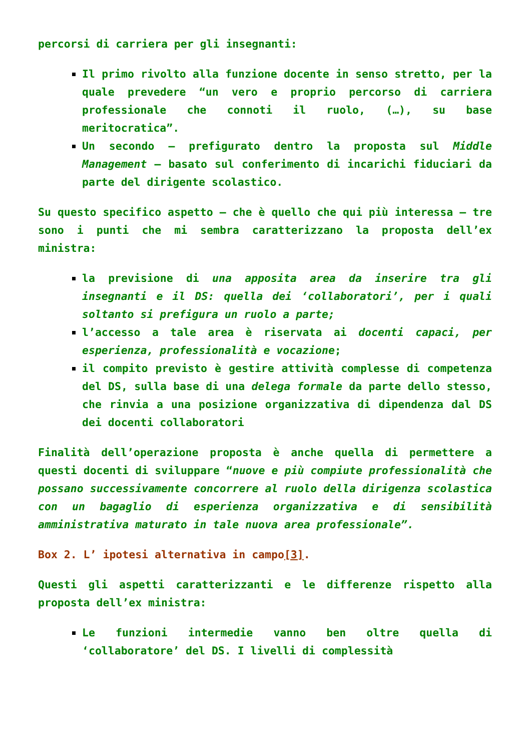percorsi di carriera per gli insegnanti:
Il primo rivolto alla funzione docente in senso stretto, per la quale prevedere “un vero e proprio percorso di carriera professionale che connoti il ruolo, (…), su base meritocratica”.
Un secondo – prefigurato dentro la proposta sul Middle Management – basato sul conferimento di incarichi fiduciari da parte del dirigente scolastico.
Su questo specifico aspetto – che è quello che qui più interessa – tre sono i punti che mi sembra caratterizzano la proposta dell’ex ministra:
la previsione di una apposita area da inserire tra gli insegnanti e il DS: quella dei ‘collaboratori’, per i quali soltanto si prefigura un ruolo a parte;
l’accesso a tale area è riservata ai docenti capaci, per esperienza, professionalità e vocazione;
il compito previsto è gestire attività complesse di competenza del DS, sulla base di una delega formale da parte dello stesso, che rinvia a una posizione organizzativa di dipendenza dal DS dei docenti collaboratori
Finalità dell’operazione proposta è anche quella di permettere a questi docenti di sviluppare “nuove e più compiute professionalità che possano successivamente concorrere al ruolo della dirigenza scolastica con un bagaglio di esperienza organizzativa e di sensibilità amministrativa maturato in tale nuova area professionale”.
Box 2. L’ ipotesi alternativa in campo[3].
Questi gli aspetti caratterizzanti e le differenze rispetto alla proposta dell’ex ministra:
Le funzioni intermedie vanno ben oltre quella di ‘collaboratore’ del DS. I livelli di complessità